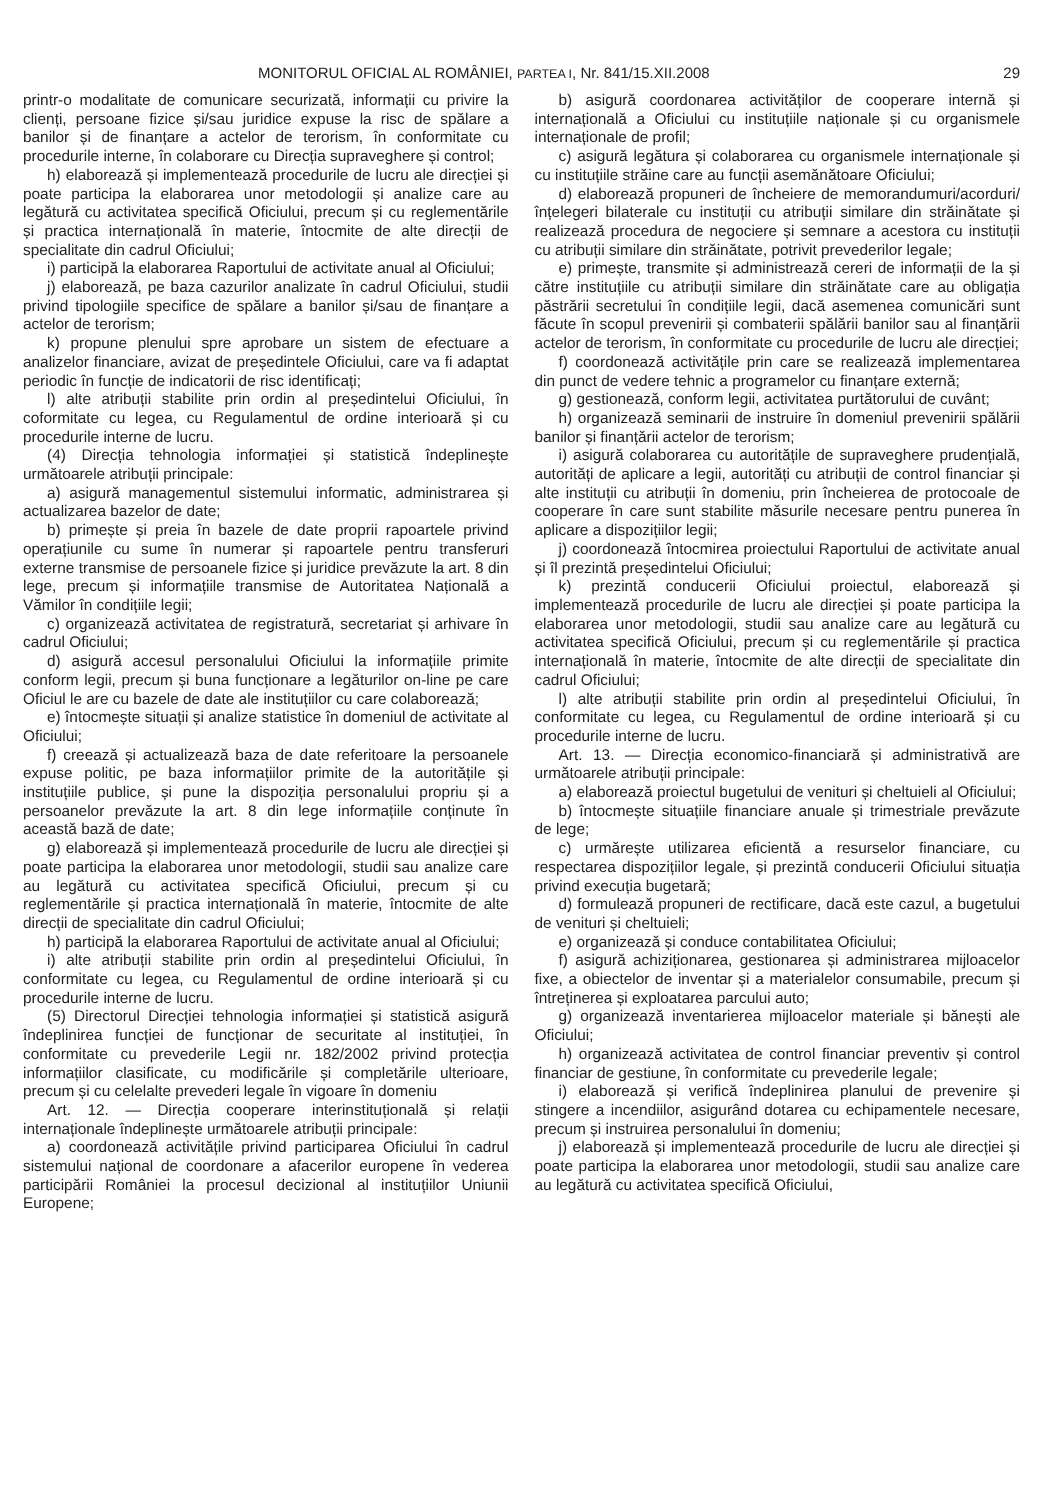MONITORUL OFICIAL AL ROMÂNIEI, PARTEA I, Nr. 841/15.XII.2008 29
printr-o modalitate de comunicare securizată, informații cu privire la clienți, persoane fizice și/sau juridice expuse la risc de spălare a banilor și de finanțare a actelor de terorism, în conformitate cu procedurile interne, în colaborare cu Direcția supraveghere și control;
h) elaborează și implementează procedurile de lucru ale direcției și poate participa la elaborarea unor metodologii și analize care au legătură cu activitatea specifică Oficiului, precum și cu reglementările și practica internațională în materie, întocmite de alte direcții de specialitate din cadrul Oficiului;
i) participă la elaborarea Raportului de activitate anual al Oficiului;
j) elaborează, pe baza cazurilor analizate în cadrul Oficiului, studii privind tipologiile specifice de spălare a banilor și/sau de finanțare a actelor de terorism;
k) propune plenului spre aprobare un sistem de efectuare a analizelor financiare, avizat de președintele Oficiului, care va fi adaptat periodic în funcție de indicatorii de risc identificați;
l) alte atribuții stabilite prin ordin al președintelui Oficiului, în coformitate cu legea, cu Regulamentul de ordine interioară și cu procedurile interne de lucru.
(4) Direcția tehnologia informației și statistică îndeplinește următoarele atribuții principale:
a) asigură managementul sistemului informatic, administrarea și actualizarea bazelor de date;
b) primește și preia în bazele de date proprii rapoartele privind operațiunile cu sume în numerar și rapoartele pentru transferuri externe transmise de persoanele fizice și juridice prevăzute la art. 8 din lege, precum și informațiile transmise de Autoritatea Națională a Vămilor în condițiile legii;
c) organizează activitatea de registratură, secretariat și arhivare în cadrul Oficiului;
d) asigură accesul personalului Oficiului la informațiile primite conform legii, precum și buna funcționare a legăturilor on-line pe care Oficiul le are cu bazele de date ale instituțiilor cu care colaborează;
e) întocmește situații și analize statistice în domeniul de activitate al Oficiului;
f) creează și actualizează baza de date referitoare la persoanele expuse politic, pe baza informațiilor primite de la autoritățile și instituțiile publice, și pune la dispoziția personalului propriu și a persoanelor prevăzute la art. 8 din lege informațiile conținute în această bază de date;
g) elaborează și implementează procedurile de lucru ale direcției și poate participa la elaborarea unor metodologii, studii sau analize care au legătură cu activitatea specifică Oficiului, precum și cu reglementările și practica internațională în materie, întocmite de alte direcții de specialitate din cadrul Oficiului;
h) participă la elaborarea Raportului de activitate anual al Oficiului;
i) alte atribuții stabilite prin ordin al președintelui Oficiului, în conformitate cu legea, cu Regulamentul de ordine interioară și cu procedurile interne de lucru.
(5) Directorul Direcției tehnologia informației și statistică asigură îndeplinirea funcției de funcționar de securitate al instituției, în conformitate cu prevederile Legii nr. 182/2002 privind protecția informațiilor clasificate, cu modificările și completările ulterioare, precum și cu celelalte prevederi legale în vigoare în domeniu
Art. 12. — Direcția cooperare interinstituțională și relații internaționale îndeplinește următoarele atribuții principale:
a) coordonează activitățile privind participarea Oficiului în cadrul sistemului național de coordonare a afacerilor europene în vederea participării României la procesul decizional al instituțiilor Uniunii Europene;
b) asigură coordonarea activităților de cooperare internă și internațională a Oficiului cu instituțiile naționale și cu organismele internaționale de profil;
c) asigură legătura și colaborarea cu organismele internaționale și cu instituțiile străine care au funcții asemănătoare Oficiului;
d) elaborează propuneri de încheiere de memorandumuri/acorduri/înțelegeri bilaterale cu instituții cu atribuții similare din străinătate și realizează procedura de negociere și semnare a acestora cu instituții cu atribuții similare din străinătate, potrivit prevederilor legale;
e) primește, transmite și administrează cereri de informații de la și către instituțiile cu atribuții similare din străinătate care au obligația păstrării secretului în condițiile legii, dacă asemenea comunicări sunt făcute în scopul prevenirii și combaterii spălării banilor sau al finanțării actelor de terorism, în conformitate cu procedurile de lucru ale direcției;
f) coordonează activitățile prin care se realizează implementarea din punct de vedere tehnic a programelor cu finanțare externă;
g) gestionează, conform legii, activitatea purtătorului de cuvânt;
h) organizează seminarii de instruire în domeniul prevenirii spălării banilor și finanțării actelor de terorism;
i) asigură colaborarea cu autoritățile de supraveghere prudențială, autorități de aplicare a legii, autorități cu atribuții de control financiar și alte instituții cu atribuții în domeniu, prin încheierea de protocoale de cooperare în care sunt stabilite măsurile necesare pentru punerea în aplicare a dispozițiilor legii;
j) coordonează întocmirea proiectului Raportului de activitate anual și îl prezintă președintelui Oficiului;
k) prezintă conducerii Oficiului proiectul, elaborează și implementează procedurile de lucru ale direcției și poate participa la elaborarea unor metodologii, studii sau analize care au legătură cu activitatea specifică Oficiului, precum și cu reglementările și practica internațională în materie, întocmite de alte direcții de specialitate din cadrul Oficiului;
l) alte atribuții stabilite prin ordin al președintelui Oficiului, în conformitate cu legea, cu Regulamentul de ordine interioară și cu procedurile interne de lucru.
Art. 13. — Direcția economico-financiară și administrativă are următoarele atribuții principale:
a) elaborează proiectul bugetului de venituri și cheltuieli al Oficiului;
b) întocmește situațiile financiare anuale și trimestriale prevăzute de lege;
c) urmărește utilizarea eficientă a resurselor financiare, cu respectarea dispozițiilor legale, și prezintă conducerii Oficiului situația privind execuția bugetară;
d) formulează propuneri de rectificare, dacă este cazul, a bugetului de venituri și cheltuieli;
e) organizează și conduce contabilitatea Oficiului;
f) asigură achiziționarea, gestionarea și administrarea mijloacelor fixe, a obiectelor de inventar și a materialelor consumabile, precum și întreținerea și exploatarea parcului auto;
g) organizează inventarierea mijloacelor materiale și bănești ale Oficiului;
h) organizează activitatea de control financiar preventiv și control financiar de gestiune, în conformitate cu prevederile legale;
i) elaborează și verifică îndeplinirea planului de prevenire și stingere a incendiilor, asigurând dotarea cu echipamentele necesare, precum și instruirea personalului în domeniu;
j) elaborează și implementează procedurile de lucru ale direcției și poate participa la elaborarea unor metodologii, studii sau analize care au legătură cu activitatea specifică Oficiului,